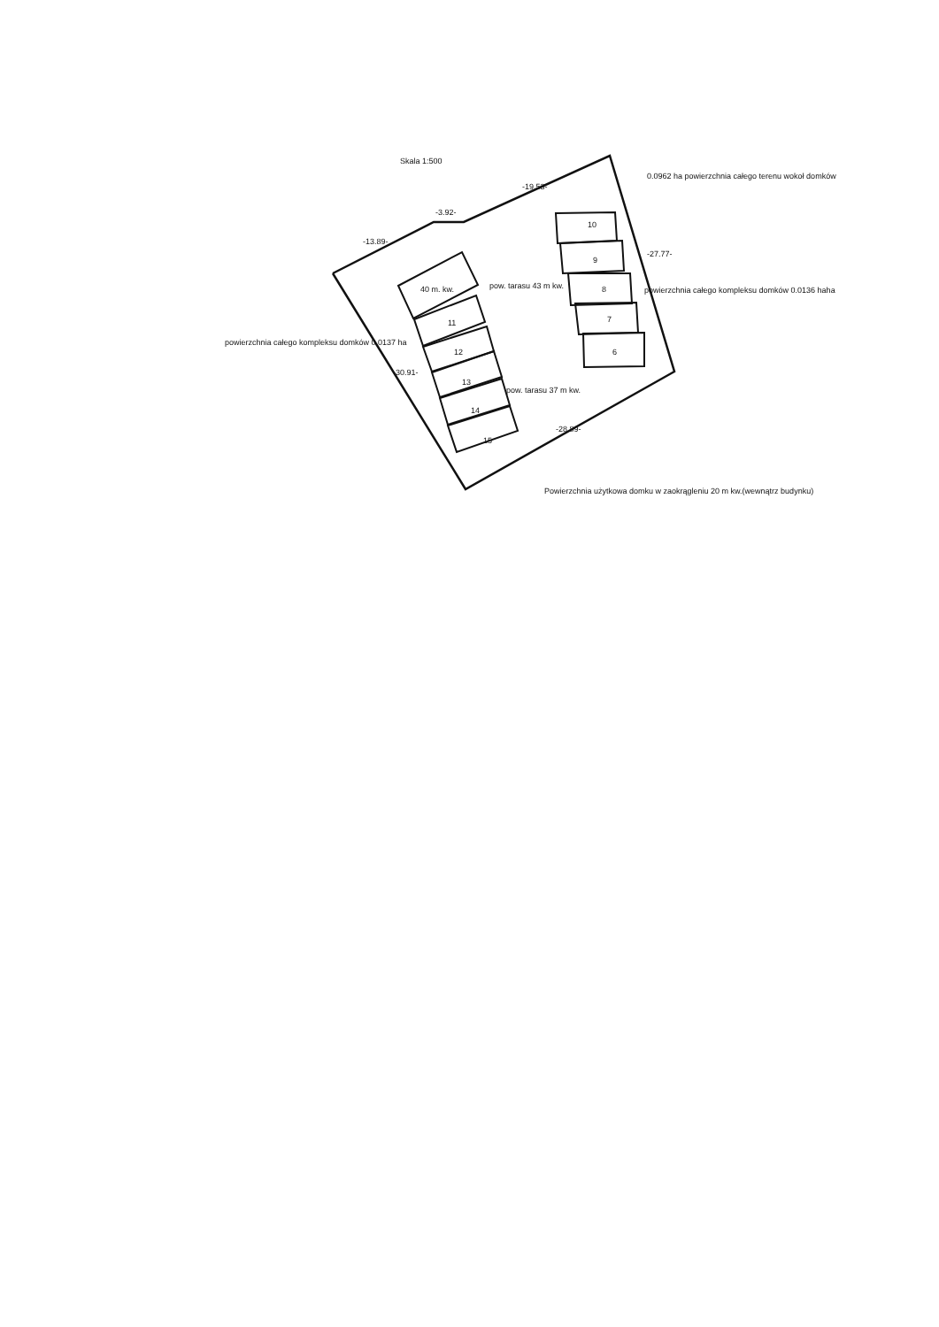Skala 1:500
0.0962 ha powierzchnia całego terenu wokoł domków
-19.53-
-3.92-
-13.89-
-27.77-
10
9
40 m. kw. pow. tarasu 43 m kw. 8 powierzchnia całego kompleksu domków 0.0136 haha
11 7
powierzchnia całego kompleksu domków 0.0137 ha
12 6
-30.91-
13
pow. tarasu 37 m kw.
14
-28.89-
15
Powierzchnia użytkowa domku w zaokrągleniu 20 m kw.(wewnątrz budynku)